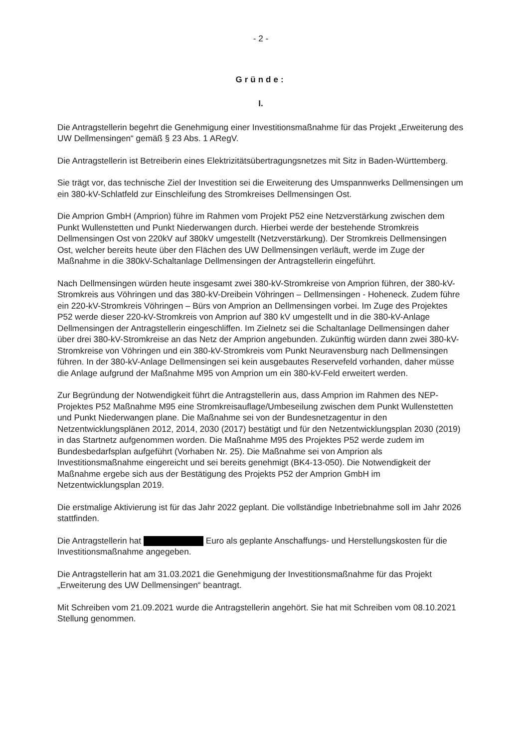- 2 -
Gründe:
I.
Die Antragstellerin begehrt die Genehmigung einer Investitionsmaßnahme für das Projekt „Erweiterung des UW Dellmensingen“ gemäß § 23 Abs. 1 ARegV.
Die Antragstellerin ist Betreiberin eines Elektrizitätsübertragungsnetzes mit Sitz in Baden-Württemberg.
Sie trägt vor, das technische Ziel der Investition sei die Erweiterung des Umspannwerks Dellmensingen um ein 380-kV-Schlatfeld zur Einschleifung des Stromkreises Dellmensingen Ost.
Die Amprion GmbH (Amprion) führe im Rahmen vom Projekt P52 eine Netzverstärkung zwischen dem Punkt Wullenstetten und Punkt Niederwangen durch. Hierbei werde der bestehende Stromkreis Dellmensingen Ost von 220kV auf 380kV umgestellt (Netzverstärkung). Der Stromkreis Dellmensingen Ost, welcher bereits heute über den Flächen des UW Dellmensingen verläuft, werde im Zuge der Maßnahme in die 380kV-Schaltanlage Dellmensingen der Antragstellerin eingeführt.
Nach Dellmensingen würden heute insgesamt zwei 380-kV-Stromkreise von Amprion führen, der 380-kV-Stromkreis aus Vöhringen und das 380-kV-Dreibein Vöhringen – Dellmensingen - Hoheneck. Zudem führe ein 220-kV-Stromkreis Vöhringen – Bürs von Amprion an Dellmensingen vorbei. Im Zuge des Projektes P52 werde dieser 220-kV-Stromkreis von Amprion auf 380 kV umgestellt und in die 380-kV-Anlage Dellmensingen der Antragstellerin eingeschliffen. Im Zielnetz sei die Schaltanlage Dellmensingen daher über drei 380-kV-Stromkreise an das Netz der Amprion angebunden. Zukünftig würden dann zwei 380-kV-Stromkreise von Vöhringen und ein 380-kV-Stromkreis vom Punkt Neuravensburg nach Dellmensingen führen. In der 380-kV-Anlage Dellmensingen sei kein ausgebautes Reservefeld vorhanden, daher müsse die Anlage aufgrund der Maßnahme M95 von Amprion um ein 380-kV-Feld erweitert werden.
Zur Begründung der Notwendigkeit führt die Antragstellerin aus, dass Amprion im Rahmen des NEP-Projektes P52 Maßnahme M95 eine Stromkreisauflage/Umbeseilung zwischen dem Punkt Wullenstetten und Punkt Niederwangen plane. Die Maßnahme sei von der Bundesnetzagentur in den Netzentwicklungsplänen 2012, 2014, 2030 (2017) bestätigt und für den Netzentwicklungsplan 2030 (2019) in das Startnetz aufgenommen worden. Die Maßnahme M95 des Projektes P52 werde zudem im Bundesbedarfsplan aufgeführt (Vorhaben Nr. 25). Die Maßnahme sei von Amprion als Investitionsmaßnahme eingereicht und sei bereits genehmigt (BK4-13-050). Die Notwendigkeit der Maßnahme ergebe sich aus der Bestätigung des Projekts P52 der Amprion GmbH im Netzentwicklungsplan 2019.
Die erstmalige Aktivierung ist für das Jahr 2022 geplant. Die vollständige Inbetriebnahme soll im Jahr 2026 stattfinden.
Die Antragstellerin hat Euro als geplante Anschaffungs- und Herstellungskosten für die Investitionsmaßnahme angegeben.
Die Antragstellerin hat am 31.03.2021 die Genehmigung der Investitionsmaßnahme für das Projekt „Erweiterung des UW Dellmensingen“ beantragt.
Mit Schreiben vom 21.09.2021 wurde die Antragstellerin angehört. Sie hat mit Schreiben vom 08.10.2021 Stellung genommen.